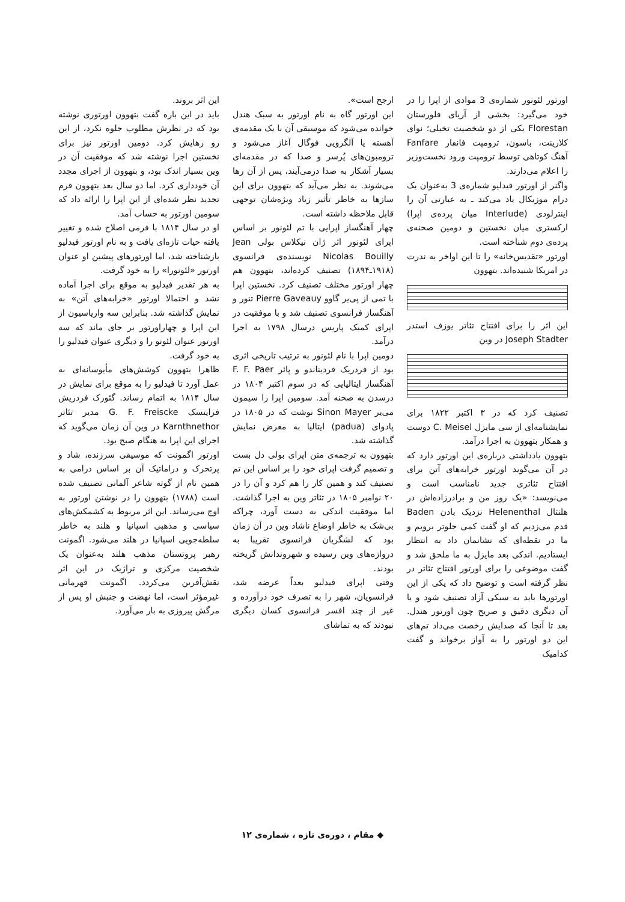اورتور لئونور شماره‌ی 3 موادی از اپرا را در خود می‌گیرد: بخشی از آریای فلورستان Florestan یکی از دو شخصیت تخیلی؛ نوای کلارینت، باسون، ترومپت فانفار Fanfare آهنگ کوتاهی توسط ترومپت ورود نخست‌وزیر را اعلام می‌دارند.
واگنر از اورتور فیدلیو شماره‌ی 3 به‌عنوان یک درام موزیکال یاد می‌کند ـ به عبارتی آن را اینترلودی (Interlude میان پرده‌ی اپرا) ارکستری میان نخستین و دومین صحنه‌ی پرده‌ی دوم شناخته است.
اورتور «تقدیس‌خانه» را تا این اواخر به ندرت در امریکا شنیده‌اند. بتهوون
این اثر را برای افتتاح تئاتر یوزف استدر Joseph Stadter در وین
تصنیف کرد که در ۳ اکتبر ۱۸۲۲ برای نمایشنامه‌ای از سی مایزل C. Meisel دوست و همکار بتهوون به اجرا درآمد.
بتهوون یادداشتی درباره‌ی این اورتور دارد که در آن می‌گوید اورتور خرابه‌های آتن برای افتتاح تئاتری جدید نامناسب است و می‌نویسد: «یک روز من و برادرزاده‌اش در هلنتال Helenenthal نزدیک بادن Baden قدم می‌زدیم که او گفت کمی جلوتر برویم و ما در نقطه‌ای که نشانمان داد به انتظار ایستادیم. اندکی بعد مایزل به ما ملحق شد و گفت موضوعی را برای اورتور افتتاح تئاتر در نظر گرفته است و توضیح داد که یکی از این اورتورها باید به سبکی آزاد تصنیف شود و یا آن دیگری دقیق و صریح چون اورتور هندل. بعد تا آنجا که صدایش رخصت می‌داد تم‌های این دو اورتور را به آواز برخواند و گفت کدامیک
ارجح است».
این اورتور گاه به نام اورتور به سبک هندل خوانده می‌شود که موسیقی آن با یک مقدمه‌ی آهسته یا آلگرویی فوگال آغاز می‌شود و ترومبون‌های پُرسر و صدا که در مقدمه‌ای بسیار آشکار به صدا درمی‌آیند، پس از آن رها می‌شوند. به نظر می‌آید که بتهوون برای این سازها به خاطر تأثیر زیاد ویژه‌شان توجهی قابل ملاحظه داشته است.
چهار آهنگساز اپرایی با تم لئونور بر اساس اپرای لئونور اثر ژان نیکلاس بولی Jean Nicolas Bouilly نویسنده‌ی فرانسوی (۱۹۱۸ـ۱۸۹۴) تصنیف کرده‌اند، بتهوون هم چهار اورتور مختلف تصنیف کرد. نخستین اپرا با تمی از پی‌یر گاوو Pierre Gaveauy تنور و آهنگساز فرانسوی تصنیف شد و با موفقیت در اپرای کمیک پاریس درسال ۱۷۹۸ به اجرا درآمد.
دومین اپرا با نام لئونور به ترتیب تاریخی اثری بود از فردریک فردیناندو و پائر F. F. Paer آهنگساز ایتالیایی که در سوم اکتبر ۱۸۰۴ در درسدن به صحنه آمد. سومین اپرا را سیمون می‌یر Sinon Mayer نوشت که در ۱۸۰۵ در پادوای (padua) ایتالیا به معرض نمایش گذاشته شد.
بتهوون به ترجمه‌ی متن اپرای بولی دل بست و تصمیم گرفت اپرای خود را بر اساس این تم تصنیف کند و همین کار را هم کرد و آن را در ۲۰ نوامبر ۱۸۰۵ در تئاتر وین به اجرا گذاشت. اما موفقیت اندکی به دست آورد، چراکه بی‌شک به خاطر اوضاع ناشاد وین در آن زمان بود که لشگریان فرانسوی تقریبا به دروازه‌های وین رسیده و شهروندانش گریخته بودند.
وقتی اپرای فیدلیو بعداً عرضه شد، فرانسویان، شهر را به تصرف خود درآورده و غیر از چند افسر فرانسوی کسان دیگری نبودند که به تماشای
این اثر بروند.
باید در این باره گفت بتهوون اورتوری نوشته بود که در نظرش مطلوب جلوه نکرد، از این رو رهایش کرد. دومین اورتور نیز برای نخستین اجرا نوشته شد که موفقیت آن در وین بسیار اندک بود، و بتهوون از اجرای مجدد آن خودداری کرد. اما دو سال بعد بتهوون فرم تجدید نظر شده‌ای از این اپرا را ارائه داد که سومین اورتور به حساب آمد.
او در سال ۱۸۱۴ با فرمی اصلاح شده و تغییر یافته حیات تازه‌ای یافت و به نام اورتور فیدلیو بازشناخته شد، اما اورتورهای پیشین او عنوان اورتور «لئونورا» را به خود گرفت.
به هر تقدیر فیدلیو به موقع برای اجرا آماده نشد و احتمالا اورتور «خرابه‌های آتن» به نمایش گذاشته شد. بنابراین سه واریاسیون از این اپرا و چهاراورتور بر جای ماند که سه اورتور عنوان لئونو را و دیگری عنوان فیدلیو را به خود گرفت.
ظاهرا بتهوون کوشش‌های مأیوسانه‌ای به عمل آورد تا فیدلیو را به موقع برای نمایش در سال ۱۸۱۴ به اتمام رساند. گئورک فردریش فرایتسک G. F. Freiscke مدیر تئاتر Karnthnethor در وین آن زمان می‌گوید که اجرای این اپرا به هنگام صبح بود.
اورتور اگمونت که موسیقی سرزنده، شاد و پرتحرک و دراماتیک آن بر اساس درامی به همین نام از گوته شاعر آلمانی تصنیف شده است (۱۷۸۸) بتهوون را در نوشتن اورتور به اوج می‌رساند. این اثر مربوط به کشمکش‌های سیاسی و مذهبی اسپانیا و هلند به خاطر سلطه‌جویی اسپانیا در هلند می‌شود. اگمونت رهبر پروتستان مذهب هلند به‌عنوان یک شخصیت مرکزی و تراژیک در این اثر نقش‌آفرین می‌کردد. اگمونت قهرمانی غیرمؤثر است، اما نهضت و جنبش او پس از مرگش پیروزی به بار می‌آورد.
◆ مقام ، دوره‌ی تازه ، شماره‌ی ۱۲